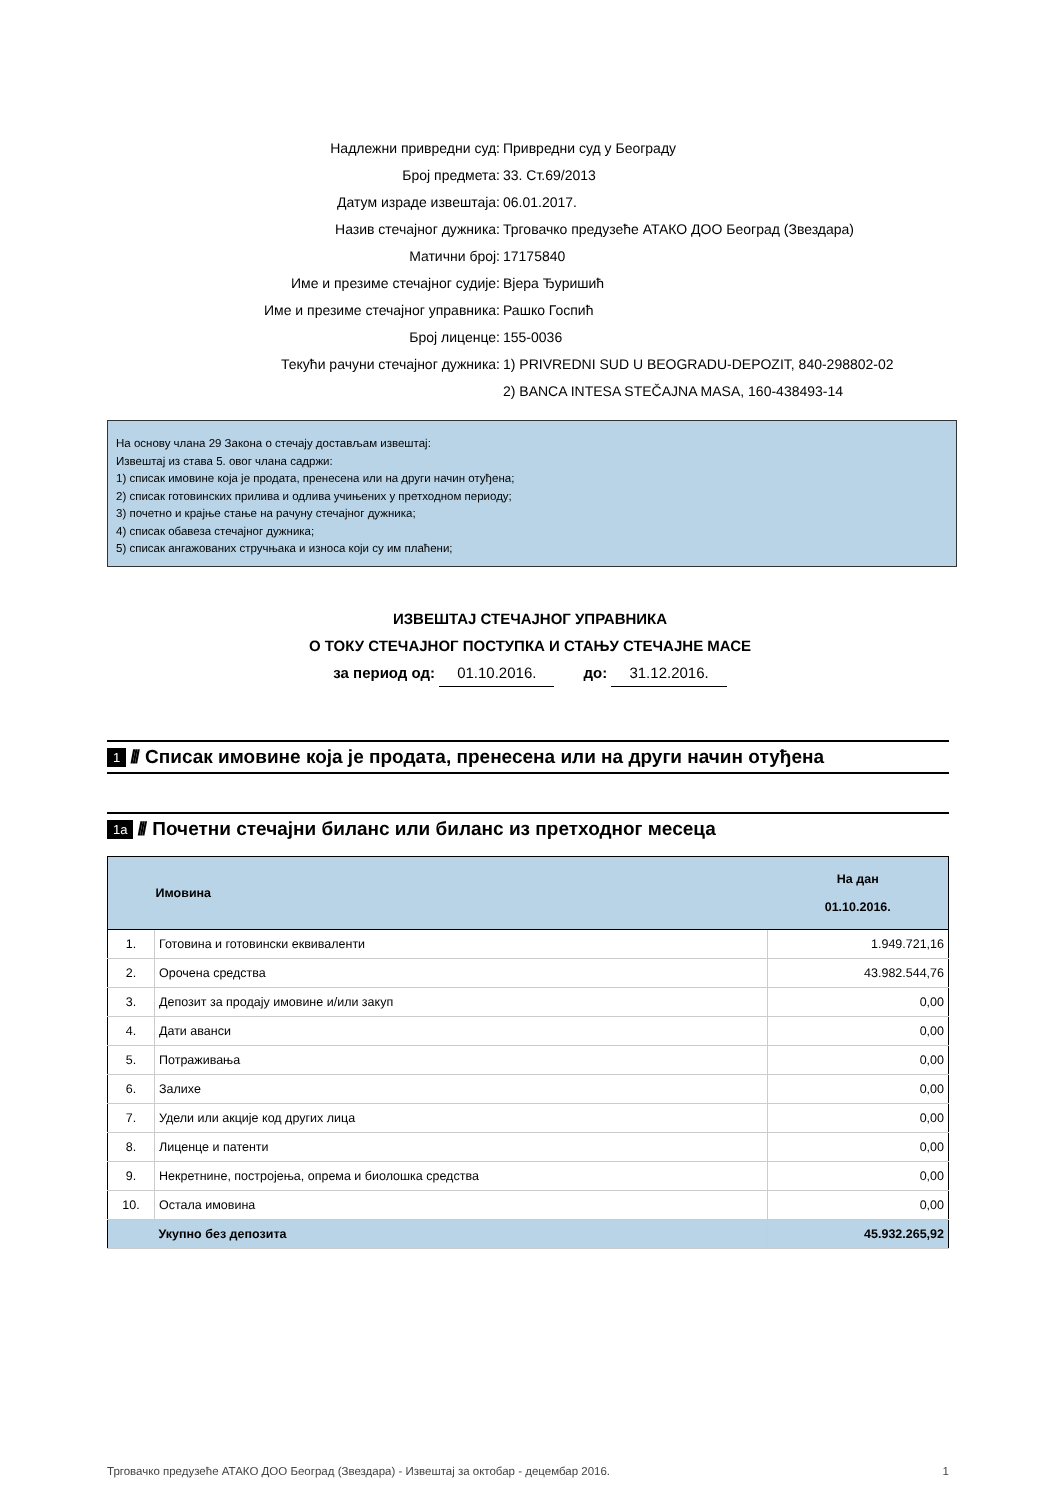Надлежни привредни суд: Привредни суд у Београду
Број предмета: 33. Ст.69/2013
Датум израде извештаја: 06.01.2017.
Назив стечајног дужника: Трговачко предузеће АТАКО ДОО Београд (Звездара)
Матични број: 17175840
Име и презиме стечајног судије: Вјера Ђуришић
Име и презиме стечајног управника: Рашко Госпић
Број лиценце: 155-0036
Текући рачуни стечајног дужника: 1) PRIVREDNI SUD U BEOGRADU-DEPOZIT, 840-298802-02
2) BANCA INTESA STEČAJNA MASA, 160-438493-14
На основу члана 29 Закона о стечају достављам извештај:
Извештај из става 5. овог члана садржи:
1) списак имовине која је продата, пренесена или на други начин отуђена;
2) списак готовинских прилива и одлива учињених у претходном периоду;
3) почетно и крајње стање на рачуну стечајног дужника;
4) списак обавеза стечајног дужника;
5) списак ангажованих стручњака и износа који су им плаћени;
ИЗВЕШТАЈ СТЕЧАЈНОГ УПРАВНИКА
О ТОКУ СТЕЧАЈНОГ ПОСТУПКА И СТАЊУ СТЕЧАЈНЕ МАСЕ
за период од: 01.10.2016. до: 31.12.2016.
1 /// Списак имовине која је продата, пренесена или на други начин отуђена
1a /// Почетни стечајни биланс или биланс из претходног месеца
| | Имовина | На дан 01.10.2016. |
| --- | --- | --- |
| 1. | Готовина и готовински еквиваленти | 1.949.721,16 |
| 2. | Орочена средства | 43.982.544,76 |
| 3. | Депозит за продају имовине и/или закуп | 0,00 |
| 4. | Дати аванси | 0,00 |
| 5. | Потраживања | 0,00 |
| 6. | Залихе | 0,00 |
| 7. | Удели или акције код других лица | 0,00 |
| 8. | Лиценце и патенти | 0,00 |
| 9. | Некретнине, постројења, опрема и биолошка средства | 0,00 |
| 10. | Остала имовина | 0,00 |
| | Укупно без депозита | 45.932.265,92 |
Трговачко предузеће АТАКО ДОО Београд (Звездара) - Извештај за октобар - децембар 2016. 1